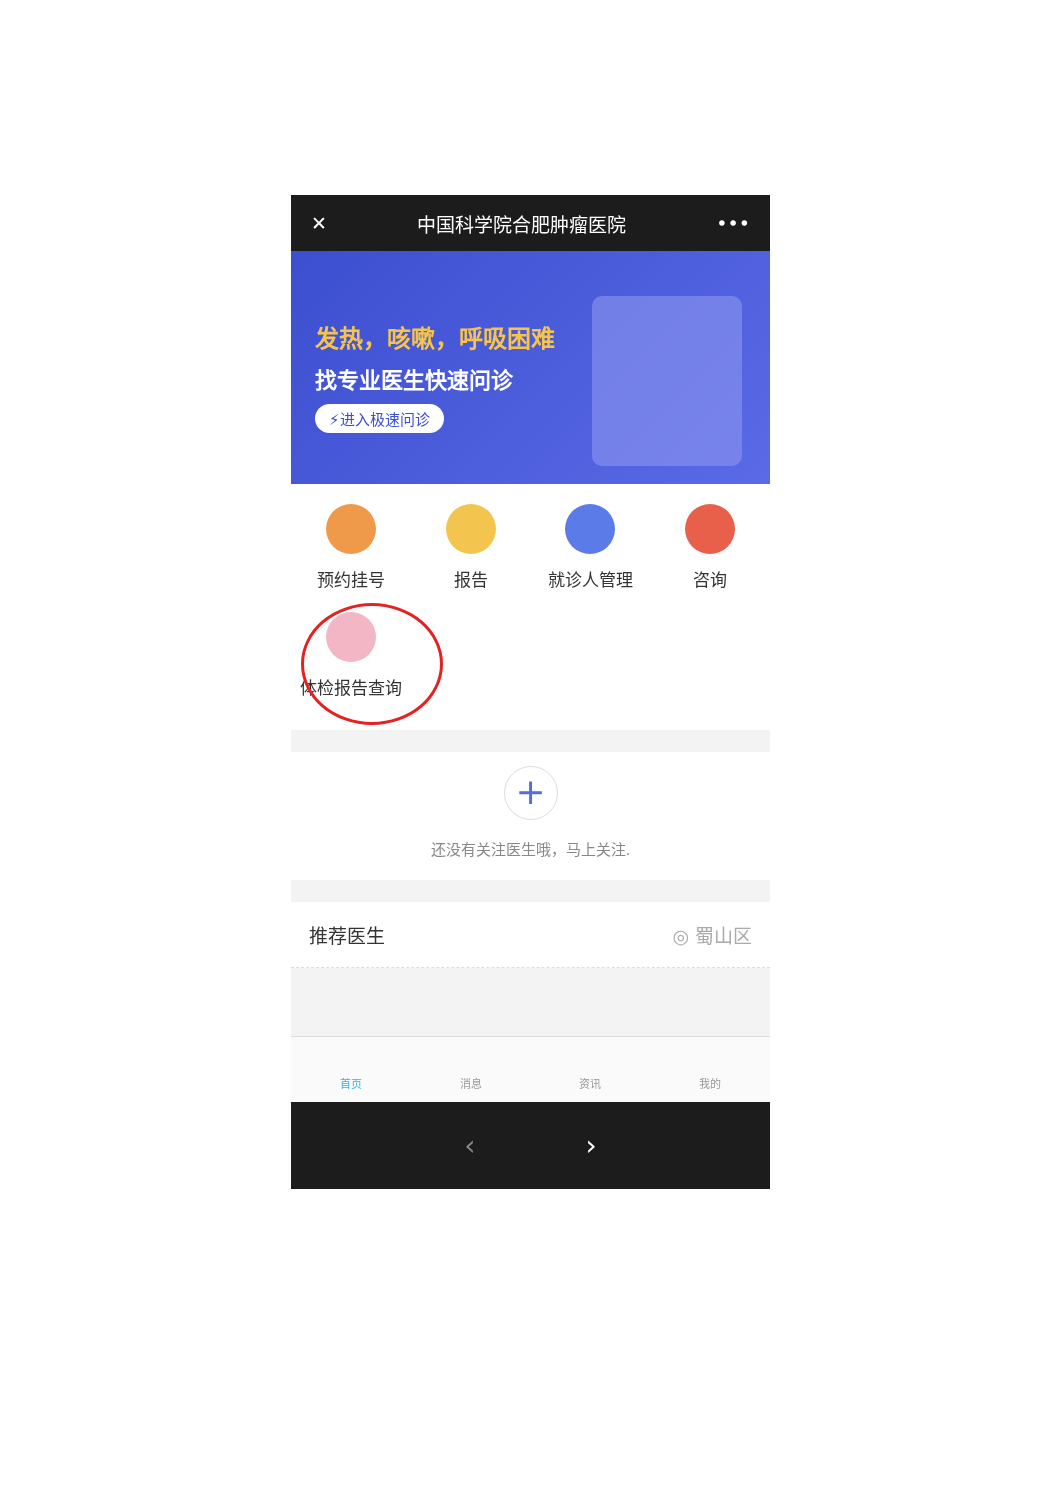✕ 中国科学院合肥肿瘤医院 •••
发热，咳嗽，呼吸困难
找专业医生快速问诊
⚡进入极速问诊
预约挂号
报告
就诊人管理
咨询
体检报告查询
+
还没有关注医生哦，马上关注.
推荐医生 ◎ 蜀山区
首页 消息 资讯 我的
‹ ›